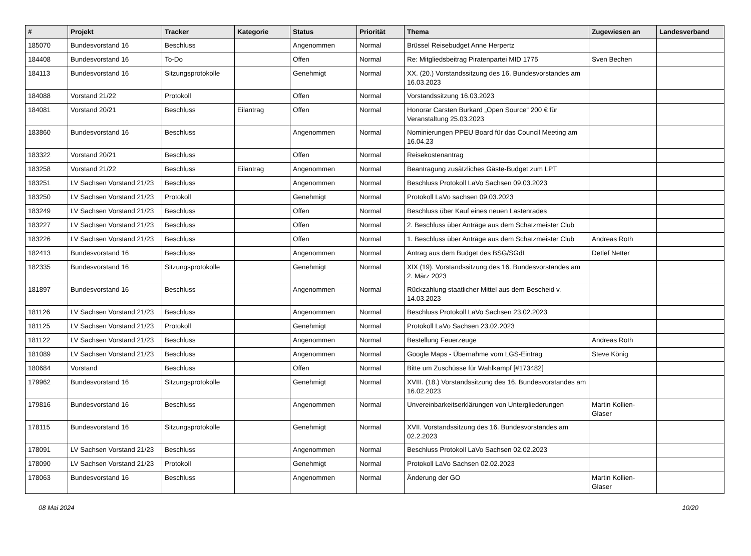| # | Projekt | Tracker | Kategorie | Status | Priorität | Thema | Zugewiesen an | Landesverband |
| --- | --- | --- | --- | --- | --- | --- | --- | --- |
| 185070 | Bundesvorstand 16 | Beschluss | | Angenommen | Normal | Brüssel Reisebudget Anne Herpertz | | |
| 184408 | Bundesvorstand 16 | To-Do | | Offen | Normal | Re: Mitgliedsbeitrag Piratenpartei MID 1775 | Sven Bechen | |
| 184113 | Bundesvorstand 16 | Sitzungsprotokolle | | Genehmigt | Normal | XX. (20.) Vorstandssitzung des 16. Bundesvorstandes am 16.03.2023 | | |
| 184088 | Vorstand 21/22 | Protokoll | | Offen | Normal | Vorstandssitzung 16.03.2023 | | |
| 184081 | Vorstand 20/21 | Beschluss | Eilantrag | Offen | Normal | Honorar Carsten Burkard „Open Source“ 200 € für Veranstaltung 25.03.2023 | | |
| 183860 | Bundesvorstand 16 | Beschluss | | Angenommen | Normal | Nominierungen PPEU Board für das Council Meeting am 16.04.23 | | |
| 183322 | Vorstand 20/21 | Beschluss | | Offen | Normal | Reisekostenantrag | | |
| 183258 | Vorstand 21/22 | Beschluss | Eilantrag | Angenommen | Normal | Beantragung zusätzliches Gäste-Budget zum LPT | | |
| 183251 | LV Sachsen Vorstand 21/23 | Beschluss | | Angenommen | Normal | Beschluss Protokoll LaVo Sachsen 09.03.2023 | | |
| 183250 | LV Sachsen Vorstand 21/23 | Protokoll | | Genehmigt | Normal | Protokoll LaVo sachsen 09.03.2023 | | |
| 183249 | LV Sachsen Vorstand 21/23 | Beschluss | | Offen | Normal | Beschluss über Kauf eines neuen Lastenrades | | |
| 183227 | LV Sachsen Vorstand 21/23 | Beschluss | | Offen | Normal | 2. Beschluss über Anträge aus dem Schatzmeister Club | | |
| 183226 | LV Sachsen Vorstand 21/23 | Beschluss | | Offen | Normal | 1. Beschluss über Anträge aus dem Schatzmeister Club | Andreas Roth | |
| 182413 | Bundesvorstand 16 | Beschluss | | Angenommen | Normal | Antrag aus dem Budget des BSG/SGdL | Detlef Netter | |
| 182335 | Bundesvorstand 16 | Sitzungsprotokolle | | Genehmigt | Normal | XIX (19). Vorstandssitzung des 16. Bundesvorstandes am 2. März 2023 | | |
| 181897 | Bundesvorstand 16 | Beschluss | | Angenommen | Normal | Rückzahlung staatlicher Mittel aus dem Bescheid v. 14.03.2023 | | |
| 181126 | LV Sachsen Vorstand 21/23 | Beschluss | | Angenommen | Normal | Beschluss Protokoll LaVo Sachsen 23.02.2023 | | |
| 181125 | LV Sachsen Vorstand 21/23 | Protokoll | | Genehmigt | Normal | Protokoll LaVo Sachsen 23.02.2023 | | |
| 181122 | LV Sachsen Vorstand 21/23 | Beschluss | | Angenommen | Normal | Bestellung Feuerzeuge | Andreas Roth | |
| 181089 | LV Sachsen Vorstand 21/23 | Beschluss | | Angenommen | Normal | Google Maps - Übernahme vom LGS-Eintrag | Steve König | |
| 180684 | Vorstand | Beschluss | | Offen | Normal | Bitte um Zuschüsse für Wahlkampf [#173482] | | |
| 179962 | Bundesvorstand 16 | Sitzungsprotokolle | | Genehmigt | Normal | XVIII. (18.) Vorstandssitzung des 16. Bundesvorstandes am 16.02.2023 | | |
| 179816 | Bundesvorstand 16 | Beschluss | | Angenommen | Normal | Unvereinbarkeitserklärungen von Untergliederungen | Martin Kollien-Glaser | |
| 178115 | Bundesvorstand 16 | Sitzungsprotokolle | | Genehmigt | Normal | XVII. Vorstandssitzung des 16. Bundesvorstandes am 02.2.2023 | | |
| 178091 | LV Sachsen Vorstand 21/23 | Beschluss | | Angenommen | Normal | Beschluss Protokoll LaVo Sachsen 02.02.2023 | | |
| 178090 | LV Sachsen Vorstand 21/23 | Protokoll | | Genehmigt | Normal | Protokoll LaVo Sachsen 02.02.2023 | | |
| 178063 | Bundesvorstand 16 | Beschluss | | Angenommen | Normal | Änderung der GO | Martin Kollien-Glaser | |
08 Mai 2024 10/20